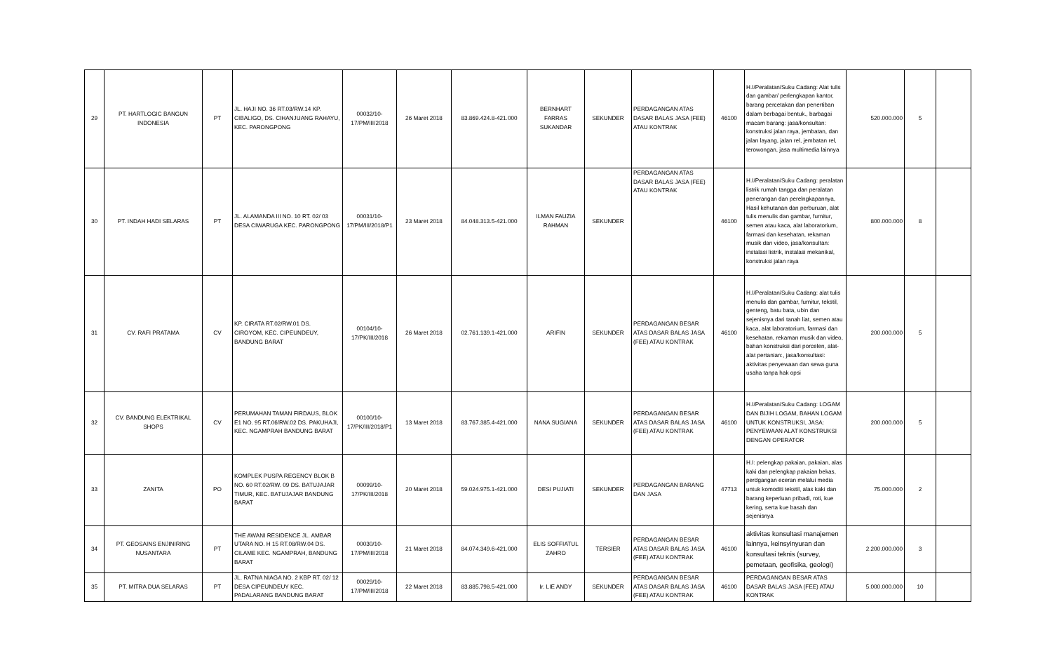| 29 | PT. HARTLOGIC BANGUN INDONESIA | PT | JL. HAJI NO. 36 RT.03/RW.14 KP. CIBALIGO, DS. CIHANJUANG RAHAYU, KEC. PARONGPONG | 00032/10-17/PM/III/2018 | 26 Maret 2018 | 83.869.424.8-421.000 | BERNHART FARRAS SUKANDAR | SEKUNDER | PERDAGANGAN ATAS DASAR BALAS JASA (FEE) ATAU KONTRAK | 46100 | H.I/Peralatan/Suku Cadang: Alat tulis dan gambar/ perlengkapan kantor, barang percetakan dan penertiban dalam berbagai bentuk., barbagai macam barang: jasa/konsultan: konstruksi jalan raya, jembatan, dan jalan layang, jalan rel, jembatan rel, terowongan, jasa multimedia lainnya | 520.000.000 | 5 | |
| 30 | PT. INDAH HADI SELARAS | PT | JL. ALAMANDA III NO. 10 RT. 02/ 03 DESA CIWARUGA KEC. PARONGPONG | 00031/10-17/PM/III/2018/P1 | 23 Maret 2018 | 84.048.313.5-421.000 | ILMAN FAUZIA RAHMAN | SEKUNDER | PERDAGANGAN ATAS DASAR BALAS JASA (FEE) ATAU KONTRAK | 46100 | H.I/Peralatan/Suku Cadang: peralatan listrik rumah tangga dan peralatan penerangan dan perelngkapannya, Hasil kehutanan dan perburuan, alat tulis menulis dan gambar, furnitur, semen atau kaca, alat laboratorium, farmasi dan kesehatan, rekaman musik dan video, jasa/konsultan: instalasi listrik, instalasi mekanikal, konstruksi jalan raya | 800.000.000 | 8 | |
| 31 | CV. RAFI PRATAMA | CV | KP. CIRATA RT.02/RW.01 DS. CIROYOM, KEC. CIPEUNDEUY, BANDUNG BARAT | 00104/10-17/PK/III/2018 | 26 Maret 2018 | 02.761.139.1-421.000 | ARIFIN | SEKUNDER | PERDAGANGAN BESAR ATAS DASAR BALAS JASA (FEE) ATAU KONTRAK | 46100 | H.I/Peralatan/Suku Cadang: alat tulis menulis dan gambar, furnitur, tekstil, genteng, batu bata, ubin dan sejenisnya dari tanah liat, semen atau kaca, alat laboratorium, farmasi dan kesehatan, rekaman musik dan video, bahan konstruksi dari porcelen, alat-alat pertanian:, jasa/konsultasi: aktivitas penyewaan dan sewa guna usaha tanpa hak opsi | 200.000.000 | 5 | |
| 32 | CV. BANDUNG ELEKTRIKAL SHOPS | CV | PERUMAHAN TAMAN FIRDAUS, BLOK E1 NO. 95 RT.06/RW.02 DS. PAKUHAJI, KEC. NGAMPRAH BANDUNG BARAT | 00100/10-17/PK/III/2018/P1 | 13 Maret 2018 | 83.767.385.4-421.000 | NANA SUGIANA | SEKUNDER | PERDAGANGAN BESAR ATAS DASAR BALAS JASA (FEE) ATAU KONTRAK | 46100 | H.I/Peralatan/Suku Cadang: LOGAM DAN BIJIH LOGAM, BAHAN LOGAM UNTUK KONSTRUKSI, JASA: PENYEWAAN ALAT KONSTRUKSI DENGAN OPERATOR | 200.000.000 | 5 | |
| 33 | ZANITA | PO | KOMPLEK PUSPA REGENCY BLOK B NO. 60 RT.02/RW. 09 DS. BATUJAJAR TIMUR, KEC. BATUJAJAR BANDUNG BARAT | 00099/10-17/PK/III/2018 | 20 Maret 2018 | 59.024.975.1-421.000 | DESI PUJIATI | SEKUNDER | PERDAGANGAN BARANG DAN JASA | 47713 | H.I: pelengkap pakaian, pakaian, alas kaki dan pelengkap pakaian bekas, perdgangan eceran melalui media untuk komoditi tekstil, alas kaki dan barang keperluan pribadi, roti, kue kering, serta kue basah dan sejenisnya | 75.000.000 | 2 | |
| 34 | PT. GEOSAINS ENJINIRING NUSANTARA | PT | THE AWANI RESIDENCE JL. AMBAR UTARA NO. H 15 RT.08/RW.04 DS. CILAME KEC. NGAMPRAH, BANDUNG BARAT | 00030/10-17/PM/III/2018 | 21 Maret 2018 | 84.074.349.6-421.000 | ELIS SOFFIATUL ZAHRO | TERSIER | PERDAGANGAN BESAR ATAS DASAR BALAS JASA (FEE) ATAU KONTRAK | 46100 | aktivitas konsultasi manajemen lainnya, keinsyinyuran dan konsultasi teknis (survey, pemetaan, geofisika, geologi) | 2.200.000.000 | 3 | |
| 35 | PT. MITRA DUA SELARAS | PT | JL. RATNA NIAGA NO. 2 KBP RT. 02/ 12 DESA CIPEUNDEUY KEC. PADALARANG BANDUNG BARAT | 00029/10-17/PM/III/2018 | 22 Maret 2018 | 83.885.798.5-421.000 | Ir. LIE ANDY | SEKUNDER | PERDAGANGAN BESAR ATAS DASAR BALAS JASA (FEE) ATAU KONTRAK | 46100 | PERDAGANGAN BESAR ATAS DASAR BALAS JASA (FEE) ATAU KONTRAK | 5.000.000.000 | 10 | |